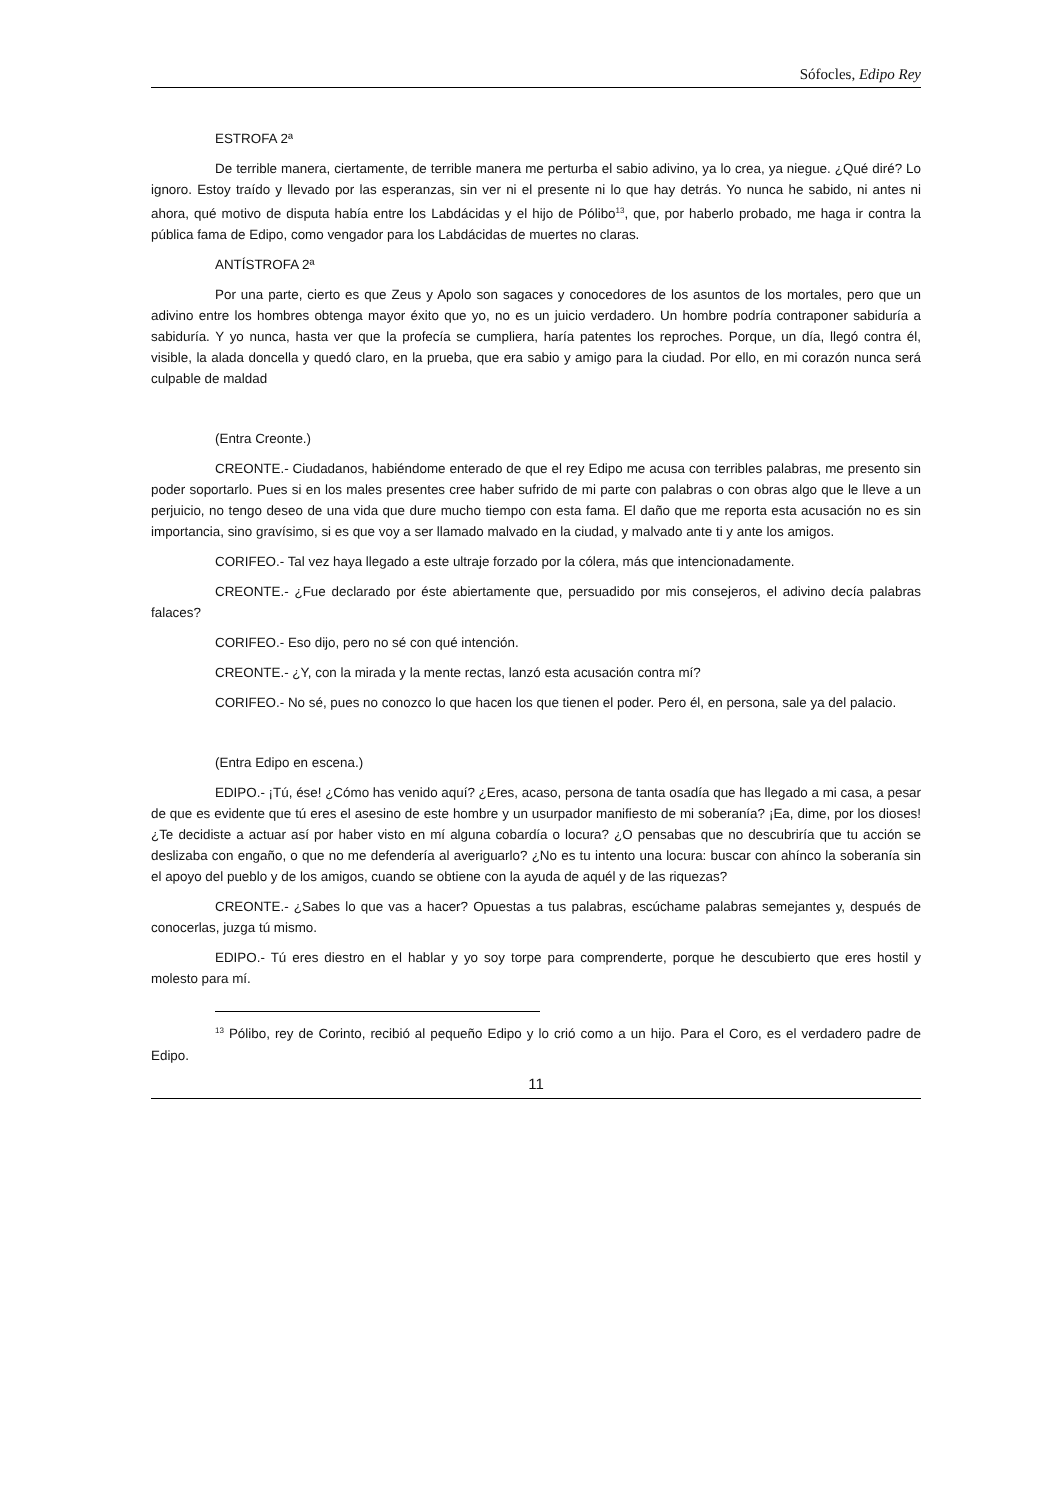Sófocles, Edipo Rey
ESTROFA 2ª
De terrible manera, ciertamente, de terrible manera me perturba el sabio adivino, ya lo crea, ya niegue. ¿Qué diré? Lo ignoro. Estoy traído y llevado por las esperanzas, sin ver ni el presente ni lo que hay detrás. Yo nunca he sabido, ni antes ni ahora, qué motivo de disputa había entre los Labdácidas y el hijo de Pólibo<sup>13</sup>, que, por haberlo probado, me haga ir contra la pública fama de Edipo, como vengador para los Labdácidas de muertes no claras.
ANTÍSTROFA 2ª
Por una parte, cierto es que Zeus y Apolo son sagaces y conocedores de los asuntos de los mortales, pero que un adivino entre los hombres obtenga mayor éxito que yo, no es un juicio verdadero. Un hombre podría contraponer sabiduría a sabiduría. Y yo nunca, hasta ver que la profecía se cumpliera, haría patentes los reproches. Porque, un día, llegó contra él, visible, la alada doncella y quedó claro, en la prueba, que era sabio y amigo para la ciudad. Por ello, en mi corazón nunca será culpable de maldad
(Entra Creonte.)
CREONTE.- Ciudadanos, habiéndome enterado de que el rey Edipo me acusa con terribles palabras, me presento sin poder soportarlo. Pues si en los males presentes cree haber sufrido de mi parte con palabras o con obras algo que le lleve a un perjuicio, no tengo deseo de una vida que dure mucho tiempo con esta fama. El daño que me reporta esta acusación no es sin importancia, sino gravísimo, si es que voy a ser llamado malvado en la ciudad, y malvado ante ti y ante los amigos.
CORIFEO.- Tal vez haya llegado a este ultraje forzado por la cólera, más que intencionadamente.
CREONTE.- ¿Fue declarado por éste abiertamente que, persuadido por mis consejeros, el adivino decía palabras falaces?
CORIFEO.- Eso dijo, pero no sé con qué intención.
CREONTE.- ¿Y, con la mirada y la mente rectas, lanzó esta acusación contra mí?
CORIFEO.- No sé, pues no conozco lo que hacen los que tienen el poder. Pero él, en persona, sale ya del palacio.
(Entra Edipo en escena.)
EDIPO.- ¡Tú, ése! ¿Cómo has venido aquí? ¿Eres, acaso, persona de tanta osadía que has llegado a mi casa, a pesar de que es evidente que tú eres el asesino de este hombre y un usurpador manifiesto de mi soberanía? ¡Ea, dime, por los dioses! ¿Te decidiste a actuar así por haber visto en mí alguna cobardía o locura? ¿O pensabas que no descubriría que tu acción se deslizaba con engaño, o que no me defendería al averiguarlo? ¿No es tu intento una locura: buscar con ahínco la soberanía sin el apoyo del pueblo y de los amigos, cuando se obtiene con la ayuda de aquél y de las riquezas?
CREONTE.- ¿Sabes lo que vas a hacer? Opuestas a tus palabras, escúchame palabras semejantes y, después de conocerlas, juzga tú mismo.
EDIPO.- Tú eres diestro en el hablar y yo soy torpe para comprenderte, porque he descubierto que eres hostil y molesto para mí.
<sup>13</sup> Pólibo, rey de Corinto, recibió al pequeño Edipo y lo crió como a un hijo. Para el Coro, es el verdadero padre de Edipo.
11